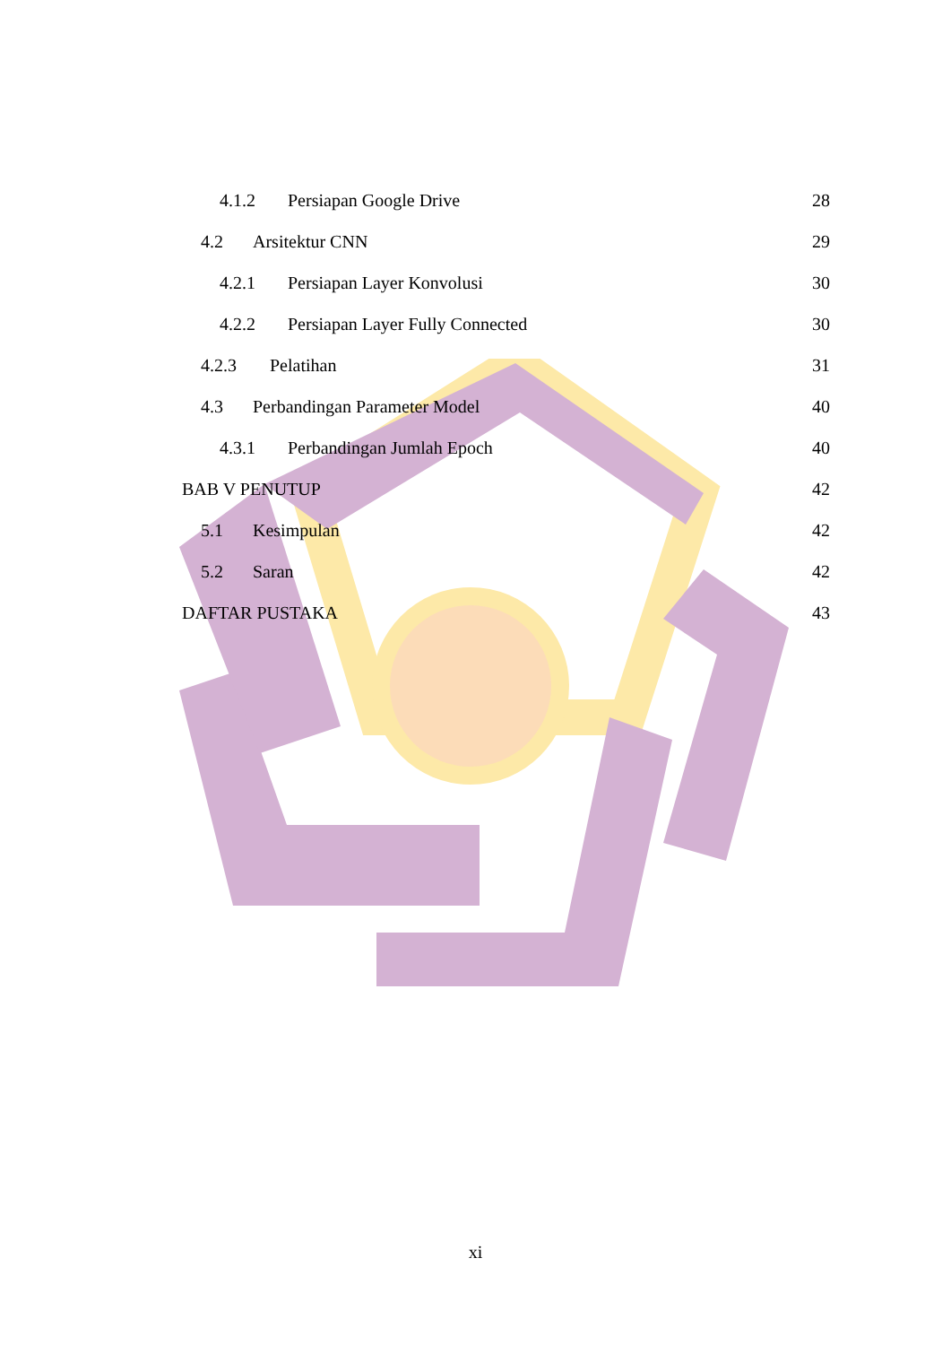4.1.2 Persiapan Google Drive 28
4.2 Arsitektur CNN 29
4.2.1 Persiapan Layer Konvolusi
30
4.2.2 Persiapan Layer Fully Connected
30
4.2.3 Pelatihan 31
4.3 Perbandingan Parameter Model
40
4.3.1 Perbandingan Jumlah Epoch
40
BAB V PENUTUP 42
5.1 Kesimpulan 42
5.2 Saran 42
DAFTAR PUSTAKA 43
xi